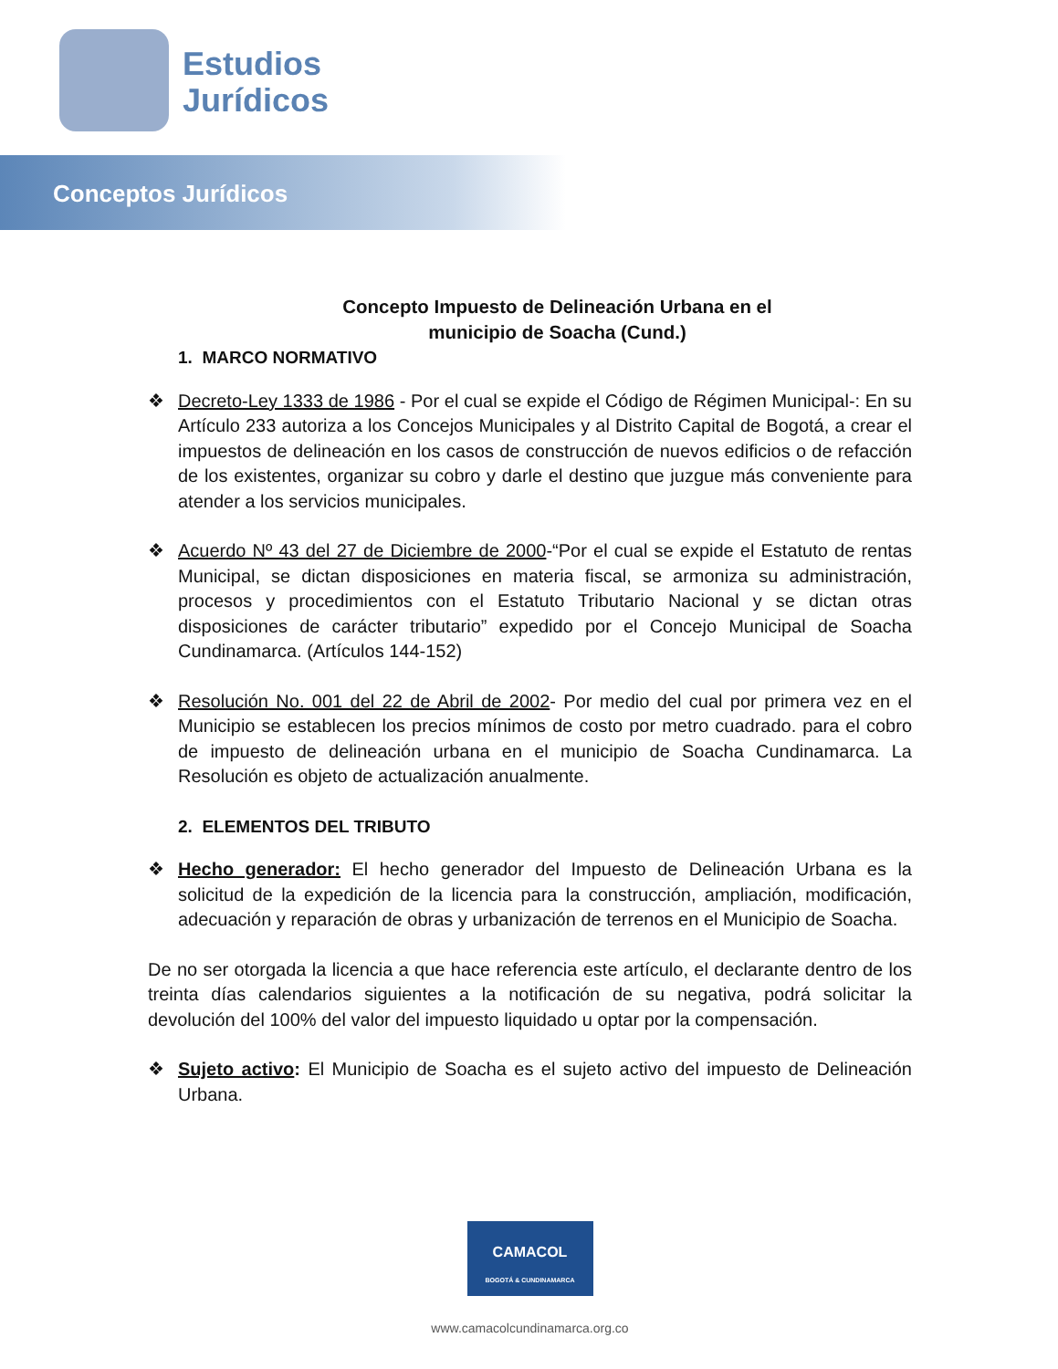Estudios
Jurídicos
Conceptos Jurídicos
Concepto Impuesto de Delineación Urbana en el
municipio de Soacha (Cund.)
1. MARCO NORMATIVO
❖ Decreto-Ley 1333 de 1986 - Por el cual se expide el Código de Régimen Municipal-: En su Artículo 233 autoriza a los Concejos Municipales y al Distrito Capital de Bogotá, a crear el impuestos de delineación en los casos de construcción de nuevos edificios o de refacción de los existentes, organizar su cobro y darle el destino que juzgue más conveniente para atender a los servicios municipales.
❖ Acuerdo Nº 43 del 27 de Diciembre de 2000-“Por el cual se expide el Estatuto de rentas Municipal, se dictan disposiciones en materia fiscal, se armoniza su administración, procesos y procedimientos con el Estatuto Tributario Nacional y se dictan otras disposiciones de carácter tributario” expedido por el Concejo Municipal de Soacha Cundinamarca. (Artículos 144-152)
❖ Resolución No. 001 del 22 de Abril de 2002- Por medio del cual por primera vez en el Municipio se establecen los precios mínimos de costo por metro cuadrado. para el cobro de impuesto de delineación urbana en el municipio de Soacha Cundinamarca. La Resolución es objeto de actualización anualmente.
2. ELEMENTOS DEL TRIBUTO
❖ Hecho generador: El hecho generador del Impuesto de Delineación Urbana es la solicitud de la expedición de la licencia para la construcción, ampliación, modificación, adecuación y reparación de obras y urbanización de terrenos en el Municipio de Soacha.
De no ser otorgada la licencia a que hace referencia este artículo, el declarante dentro de los treinta días calendarios siguientes a la notificación de su negativa, podrá solicitar la devolución del 100% del valor del impuesto liquidado u optar por la compensación.
❖ Sujeto activo: El Municipio de Soacha es el sujeto activo del impuesto de Delineación Urbana.
CAMACOL
BOGOTÁ & CUNDINAMARCA
www.camacolcundinamarca.org.co